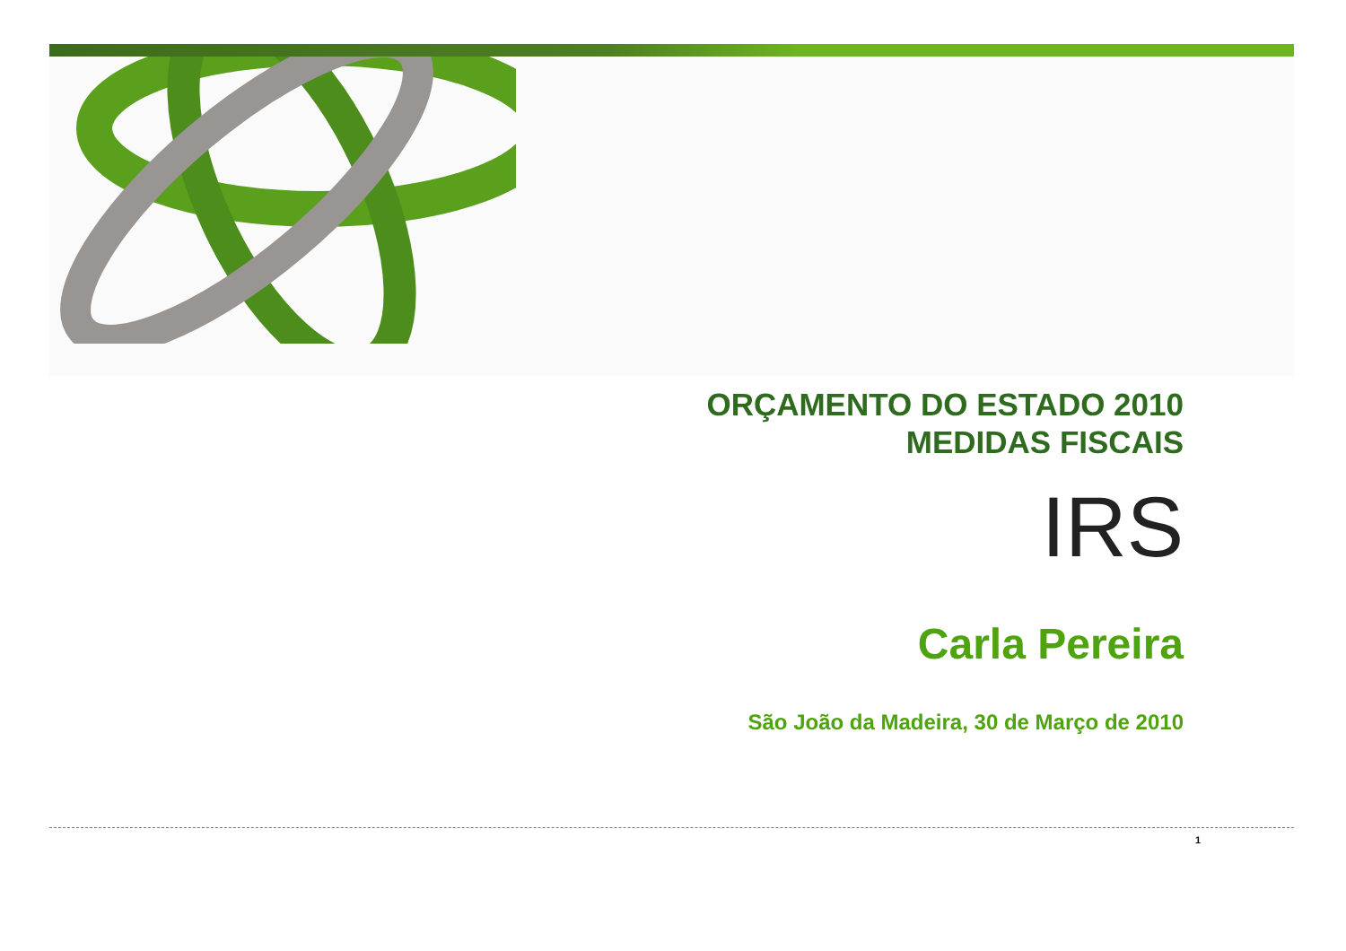ORÇAMENTO DO ESTADO 2010
MEDIDAS FISCAIS
IRS
Carla Pereira
São João da Madeira, 30 de Março de 2010
1